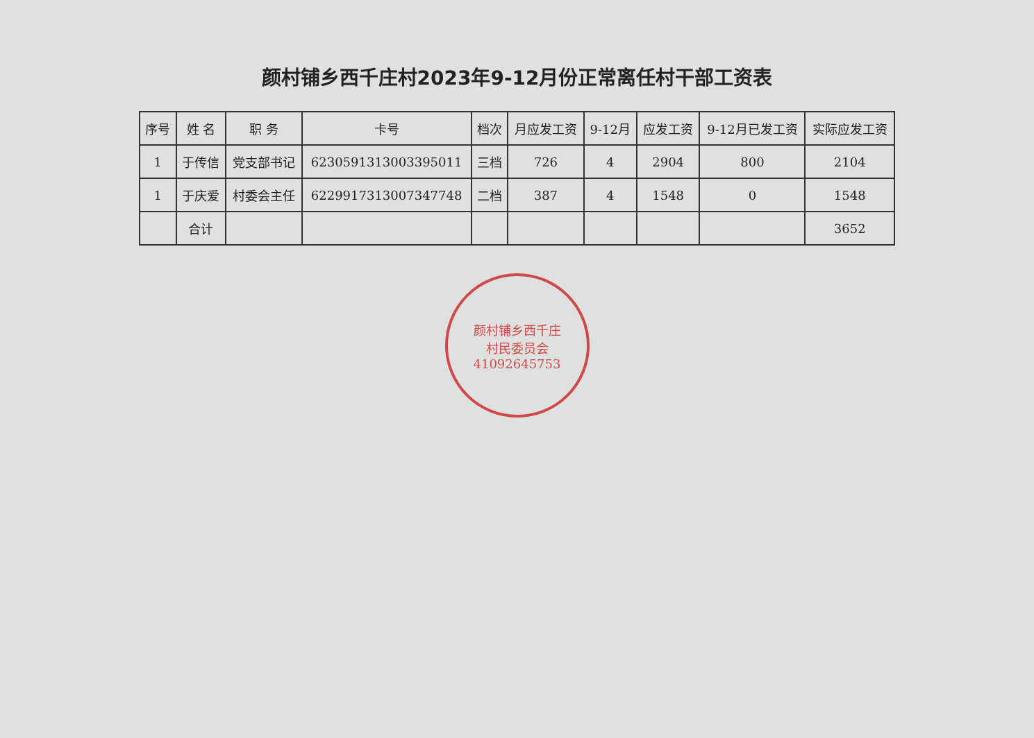颜村铺乡西千庄村2023年9-12月份正常离任村干部工资表
| 序号 | 姓 名 | 职 务 | 卡号 | 档次 | 月应发工资 | 9-12月 | 应发工资 | 9-12月已发工资 | 实际应发工资 |
| --- | --- | --- | --- | --- | --- | --- | --- | --- | --- |
| 1 | 于传信 | 党支部书记 | 6230591313003395011 | 三档 | 726 | 4 | 2904 | 800 | 2104 |
| 1 | 于庆爱 | 村委会主任 | 6229917313007347748 | 二档 | 387 | 4 | 1548 | 0 | 1548 |
| | 合计 | | | | | | | | 3652 |
颜村铺乡西千庄
村民委员会
41092645753